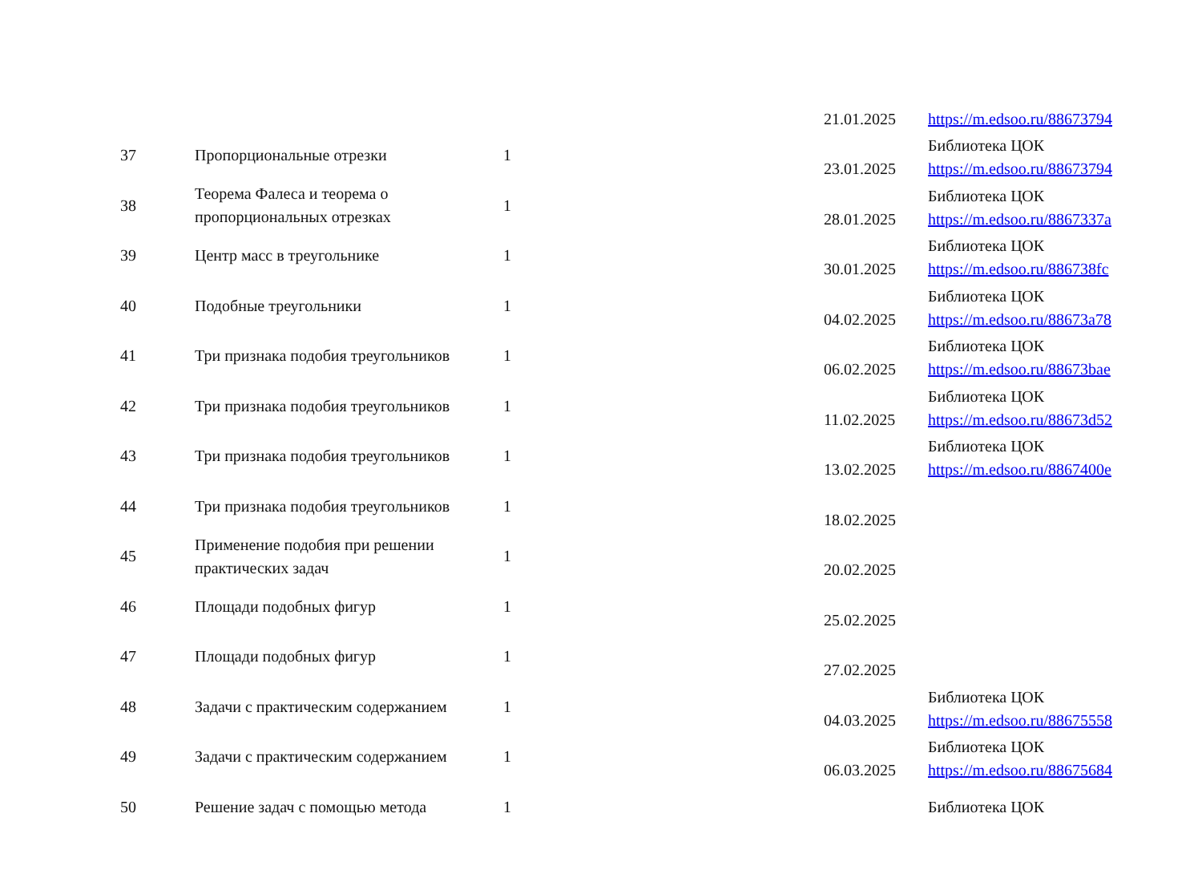| | | | 21.01.2025 | https://m.edsoo.ru/88673794 |
| 37 | Пропорциональные отрезки | 1 | 23.01.2025 | Библиотека ЦОК https://m.edsoo.ru/88673794 |
| 38 | Теорема Фалеса и теорема о пропорциональных отрезках | 1 | 28.01.2025 | Библиотека ЦОК https://m.edsoo.ru/8867337a |
| 39 | Центр масс в треугольнике | 1 | 30.01.2025 | Библиотека ЦОК https://m.edsoo.ru/886738fc |
| 40 | Подобные треугольники | 1 | 04.02.2025 | Библиотека ЦОК https://m.edsoo.ru/88673a78 |
| 41 | Три признака подобия треугольников | 1 | 06.02.2025 | Библиотека ЦОК https://m.edsoo.ru/88673bae |
| 42 | Три признака подобия треугольников | 1 | 11.02.2025 | Библиотека ЦОК https://m.edsoo.ru/88673d52 |
| 43 | Три признака подобия треугольников | 1 | 13.02.2025 | Библиотека ЦОК https://m.edsoo.ru/8867400e |
| 44 | Три признака подобия треугольников | 1 | 18.02.2025 | |
| 45 | Применение подобия при решении практических задач | 1 | 20.02.2025 | |
| 46 | Площади подобных фигур | 1 | 25.02.2025 | |
| 47 | Площади подобных фигур | 1 | 27.02.2025 | |
| 48 | Задачи с практическим содержанием | 1 | 04.03.2025 | Библиотека ЦОК https://m.edsoo.ru/88675558 |
| 49 | Задачи с практическим содержанием | 1 | 06.03.2025 | Библиотека ЦОК https://m.edsoo.ru/88675684 |
| 50 | Решение задач с помощью метода | 1 | | Библиотека ЦОК |